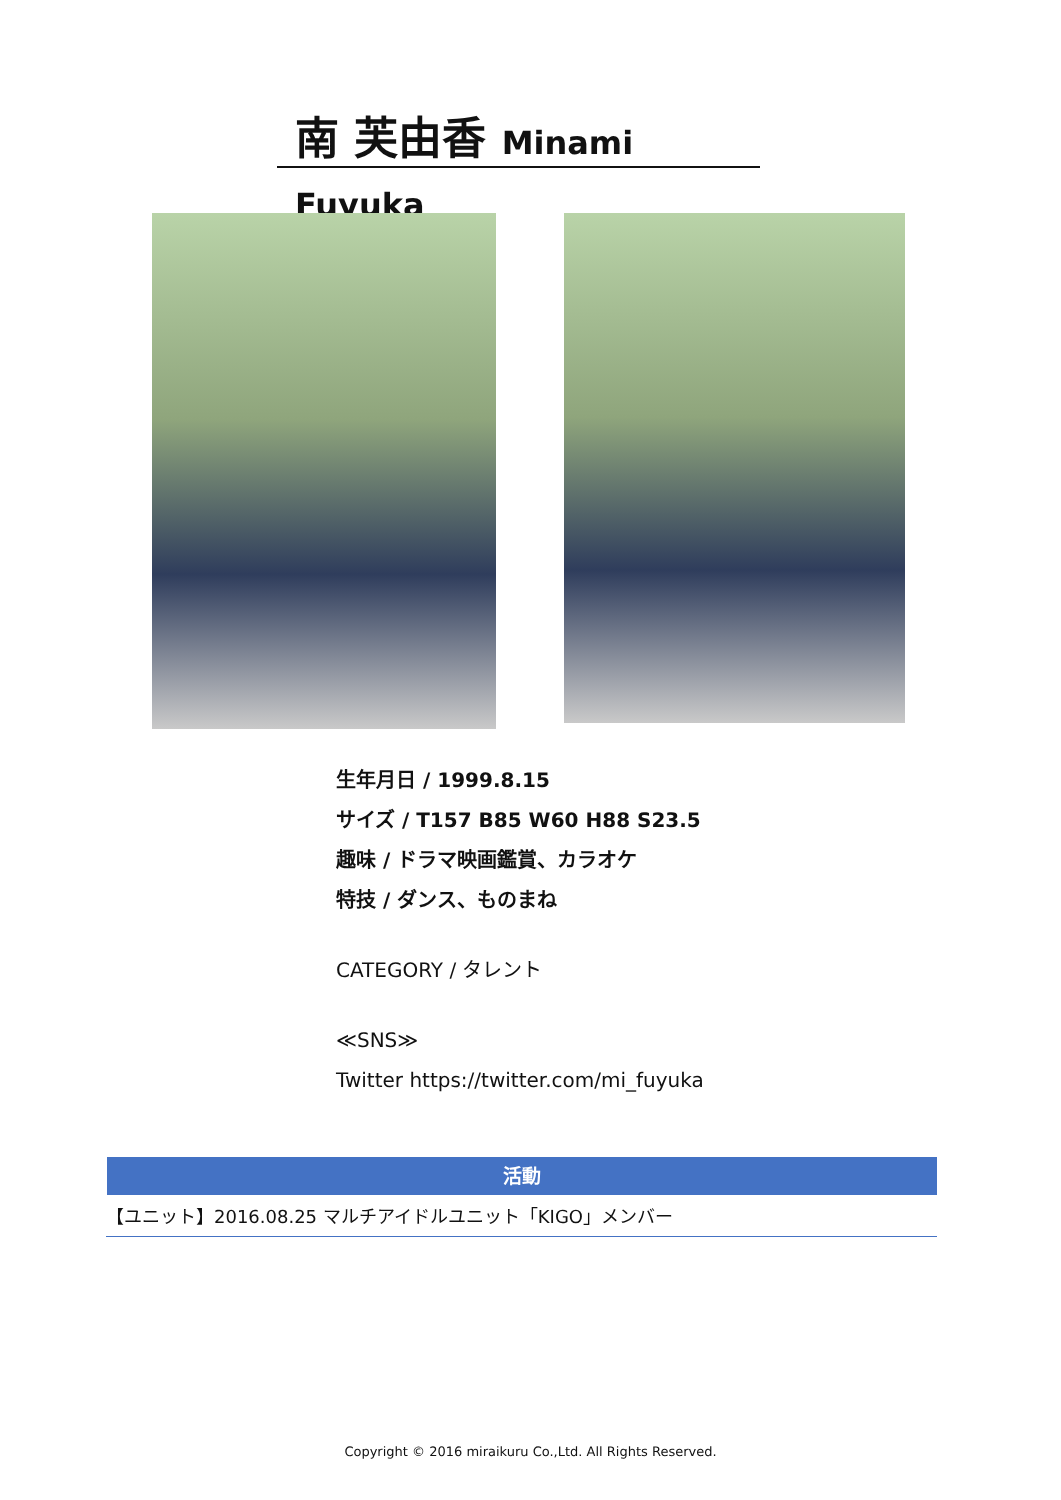南 芙由香 Minami Fuyuka
生年月日 / 1999.8.15
サイズ / T157 B85 W60 H88 S23.5
趣味 / ドラマ映画鑑賞、カラオケ
特技 / ダンス、ものまね
CATEGORY / タレント
≪SNS≫
Twitter https://twitter.com/mi_fuyuka
活動
【ユニット】2016.08.25 マルチアイドルユニット「KIGO」メンバー
Copyright © 2016 miraikuru Co.,Ltd. All Rights Reserved.